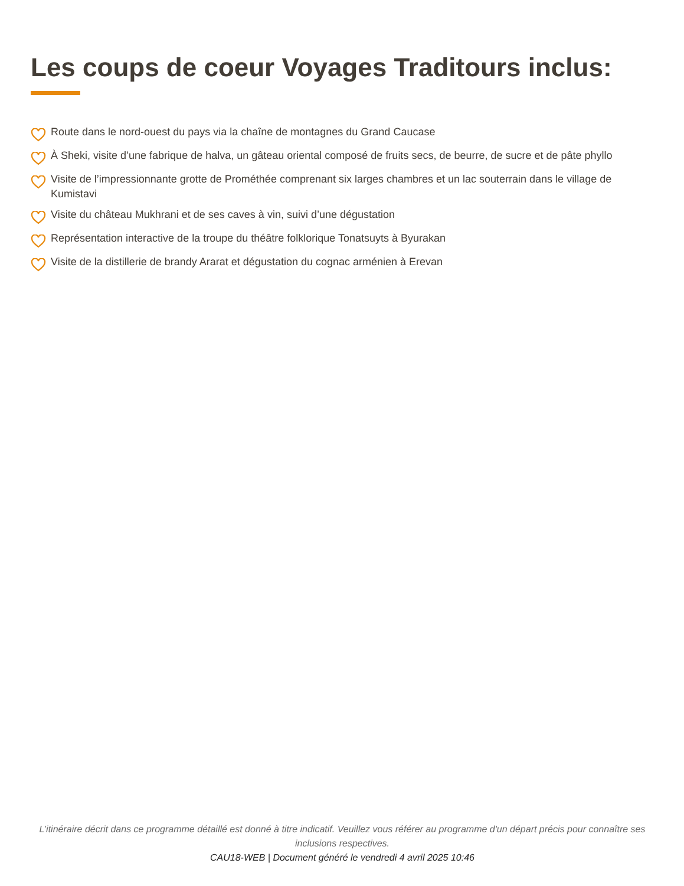Les coups de coeur Voyages Traditours inclus:
Route dans le nord-ouest du pays via la chaîne de montagnes du Grand Caucase
À Sheki, visite d’une fabrique de halva, un gâteau oriental composé de fruits secs, de beurre, de sucre et de pâte phyllo
Visite de l’impressionnante grotte de Prométhée comprenant six larges chambres et un lac souterrain dans le village de Kumistavi
Visite du château Mukhrani et de ses caves à vin, suivi d’une dégustation
Représentation interactive de la troupe du théâtre folklorique Tonatsuyts à Byurakan
Visite de la distillerie de brandy Ararat et dégustation du cognac arménien à Erevan
L’itinéraire décrit dans ce programme détaillé est donné à titre indicatif. Veuillez vous référer au programme d'un départ précis pour connaître ses inclusions respectives.
CAU18-WEB | Document généré le vendredi 4 avril 2025 10:46